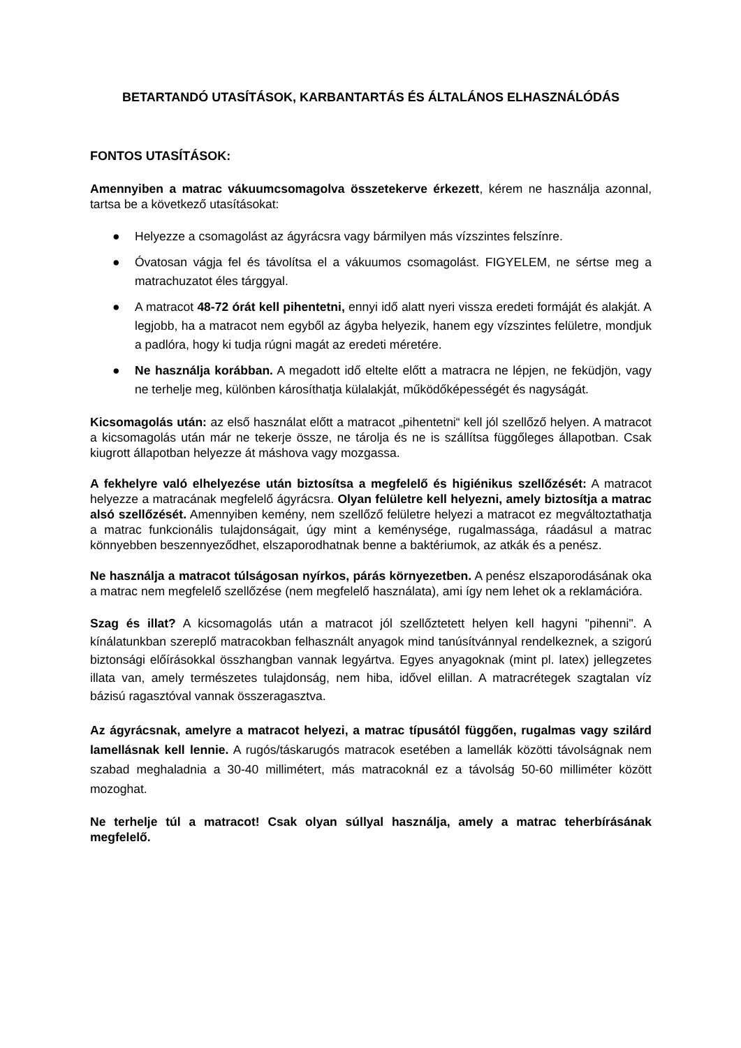BETARTANDÓ UTASÍTÁSOK, KARBANTARTÁS ÉS ÁLTALÁNOS ELHASZNÁLÓDÁS
FONTOS UTASÍTÁSOK:
Amennyiben a matrac vákuumcsomagolva összetekerve érkezett, kérem ne használja azonnal, tartsa be a következő utasításokat:
● Helyezze a csomagolást az ágyrácsra vagy bármilyen más vízszintes felszínre.
● Óvatosan vágja fel és távolítsa el a vákuumos csomagolást. FIGYELEM, ne sértse meg a matrachuzatot éles tárggyal.
● A matracot 48-72 órát kell pihentetni, ennyi idő alatt nyeri vissza eredeti formáját és alakját. A legjobb, ha a matracot nem egyből az ágyba helyezik, hanem egy vízszintes felületre, mondjuk a padlóra, hogy ki tudja rúgni magát az eredeti méretére.
● Ne használja korábban. A megadott idő eltelte előtt a matracra ne lépjen, ne feküdjön, vagy ne terhelje meg, különben károsíthatja külalakját, működőképességét és nagyságát.
Kicsomagolás után: az első használat előtt a matracot „pihentetni“ kell jól szellőző helyen. A matracot a kicsomagolás után már ne tekerje össze, ne tárolja és ne is szállítsa függőleges állapotban. Csak kiugrott állapotban helyezze át máshova vagy mozgassa.
A fekhelyre való elhelyezése után biztosítsa a megfelelő és higiénikus szellőzését: A matracot helyezze a matracának megfelelő ágyrácsra. Olyan felületre kell helyezni, amely biztosítja a matrac alsó szellőzését. Amennyiben kemény, nem szellőző felületre helyezi a matracot ez megváltoztathatja a matrac funkcionális tulajdonságait, úgy mint a keménysége, rugalmassága, ráadásul a matrac könnyebben beszennyeződhet, elszaporodhatnak benne a baktériumok, az atkák és a penész.
Ne használja a matracot túlságosan nyírkos, párás környezetben. A penész elszaporodásának oka a matrac nem megfelelő szellőzése (nem megfelelő használata), ami így nem lehet ok a reklamációra.
Szag és illat? A kicsomagolás után a matracot jól szellőztetett helyen kell hagyni "pihenni". A kínálatunkban szereplő matracokban felhasznált anyagok mind tanúsítvánnyal rendelkeznek, a szigorú biztonsági előírásokkal összhangban vannak legyártva. Egyes anyagoknak (mint pl. latex) jellegzetes illata van, amely természetes tulajdonság, nem hiba, idővel elillan. A matracrétegek szagtalan víz bázisú ragasztóval vannak összeragasztva.
Az ágyrácsnak, amelyre a matracot helyezi, a matrac típusától függően, rugalmas vagy szilárd lamellásnak kell lennie. A rugós/táskarugós matracok esetében a lamellák közötti távolságnak nem szabad meghaladnia a 30-40 millimétert, más matracoknál ez a távolság 50-60 milliméter között mozoghat.
Ne terhelje túl a matracot! Csak olyan súllyal használja, amely a matrac teherbírásának megfelelő.